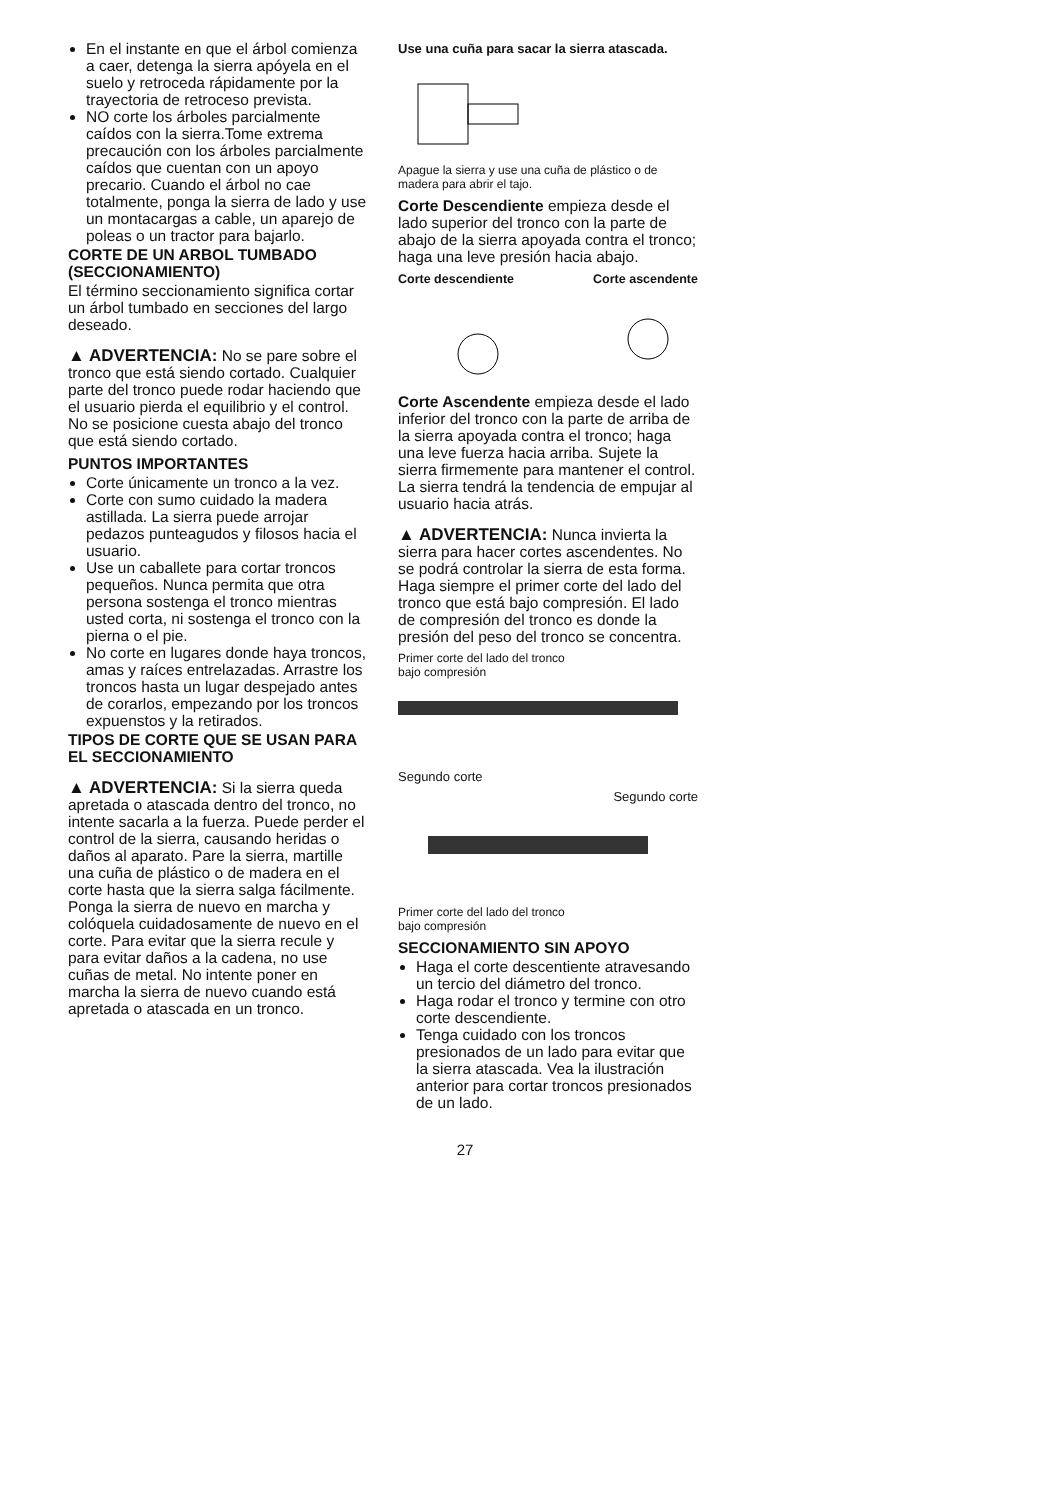En el instante en que el árbol comienza a caer, detenga la sierra apóyela en el suelo y retroceda rápidamente por la trayectoria de retroceso prevista.
NO corte los árboles parcialmente caídos con la sierra.Tome extrema precaución con los árboles parcialmente caídos que cuentan con un apoyo precario. Cuando el árbol no cae totalmente, ponga la sierra de lado y use un montacargas a cable, un aparejo de poleas o un tractor para bajarlo.
CORTE DE UN ARBOL TUMBADO (SECCIONAMIENTO)
El término seccionamiento significa cortar un árbol tumbado en secciones del largo deseado.
▲ ADVERTENCIA: No se pare sobre el tronco que está siendo cortado. Cualquier parte del tronco puede rodar haciendo que el usuario pierda el equilibrio y el control. No se posicione cuesta abajo del tronco que está siendo cortado.
PUNTOS IMPORTANTES
Corte únicamente un tronco a la vez.
Corte con sumo cuidado la madera astillada. La sierra puede arrojar pedazos punteagudos y filosos hacia el usuario.
Use un caballete para cortar troncos pequeños. Nunca permita que otra persona sostenga el tronco mientras usted corta, ni sostenga el tronco con la pierna o el pie.
No corte en lugares donde haya troncos, amas y raíces entrelazadas. Arrastre los troncos hasta un lugar despejado antes de corarlos, empezando por los troncos expuenstos y la retirados.
TIPOS DE CORTE QUE SE USAN PARA EL SECCIONAMIENTO
▲ ADVERTENCIA: Si la sierra queda apretada o atascada dentro del tronco, no intente sacarla a la fuerza. Puede perder el control de la sierra, causando heridas o daños al aparato. Pare la sierra, martille una cuña de plástico o de madera en el corte hasta que la sierra salga fácilmente. Ponga la sierra de nuevo en marcha y colóquela cuidadosamente de nuevo en el corte. Para evitar que la sierra recule y para evitar daños a la cadena, no use cuñas de metal. No intente poner en marcha la sierra de nuevo cuando está apretada o atascada en un tronco.
Use una cuña para sacar la sierra atascada.
Apague la sierra y use una cuña de plástico o de madera para abrir el tajo.
Corte Descendiente empieza desde el lado superior del tronco con la parte de abajo de la sierra apoyada contra el tronco; haga una leve presión hacia abajo.
Corte descendiente Corte ascendente
Corte Ascendente empieza desde el lado inferior del tronco con la parte de arriba de la sierra apoyada contra el tronco; haga una leve fuerza hacia arriba. Sujete la sierra firmemente para mantener el control. La sierra tendrá la tendencia de empujar al usuario hacia atrás.
▲ ADVERTENCIA: Nunca invierta la sierra para hacer cortes ascendentes. No se podrá controlar la sierra de esta forma.
Haga siempre el primer corte del lado del tronco que está bajo compresión. El lado de compresión del tronco es donde la presión del peso del tronco se concentra.
Primer corte del lado del tronco
bajo compresión
Segundo corte
Segundo corte
Primer corte del lado del tronco
bajo compresión
SECCIONAMIENTO SIN APOYO
Haga el corte descentiente atravesando un tercio del diámetro del tronco.
Haga rodar el tronco y termine con otro corte descendiente.
Tenga cuidado con los troncos presionados de un lado para evitar que la sierra atascada. Vea la ilustración anterior para cortar troncos presionados de un lado.
27